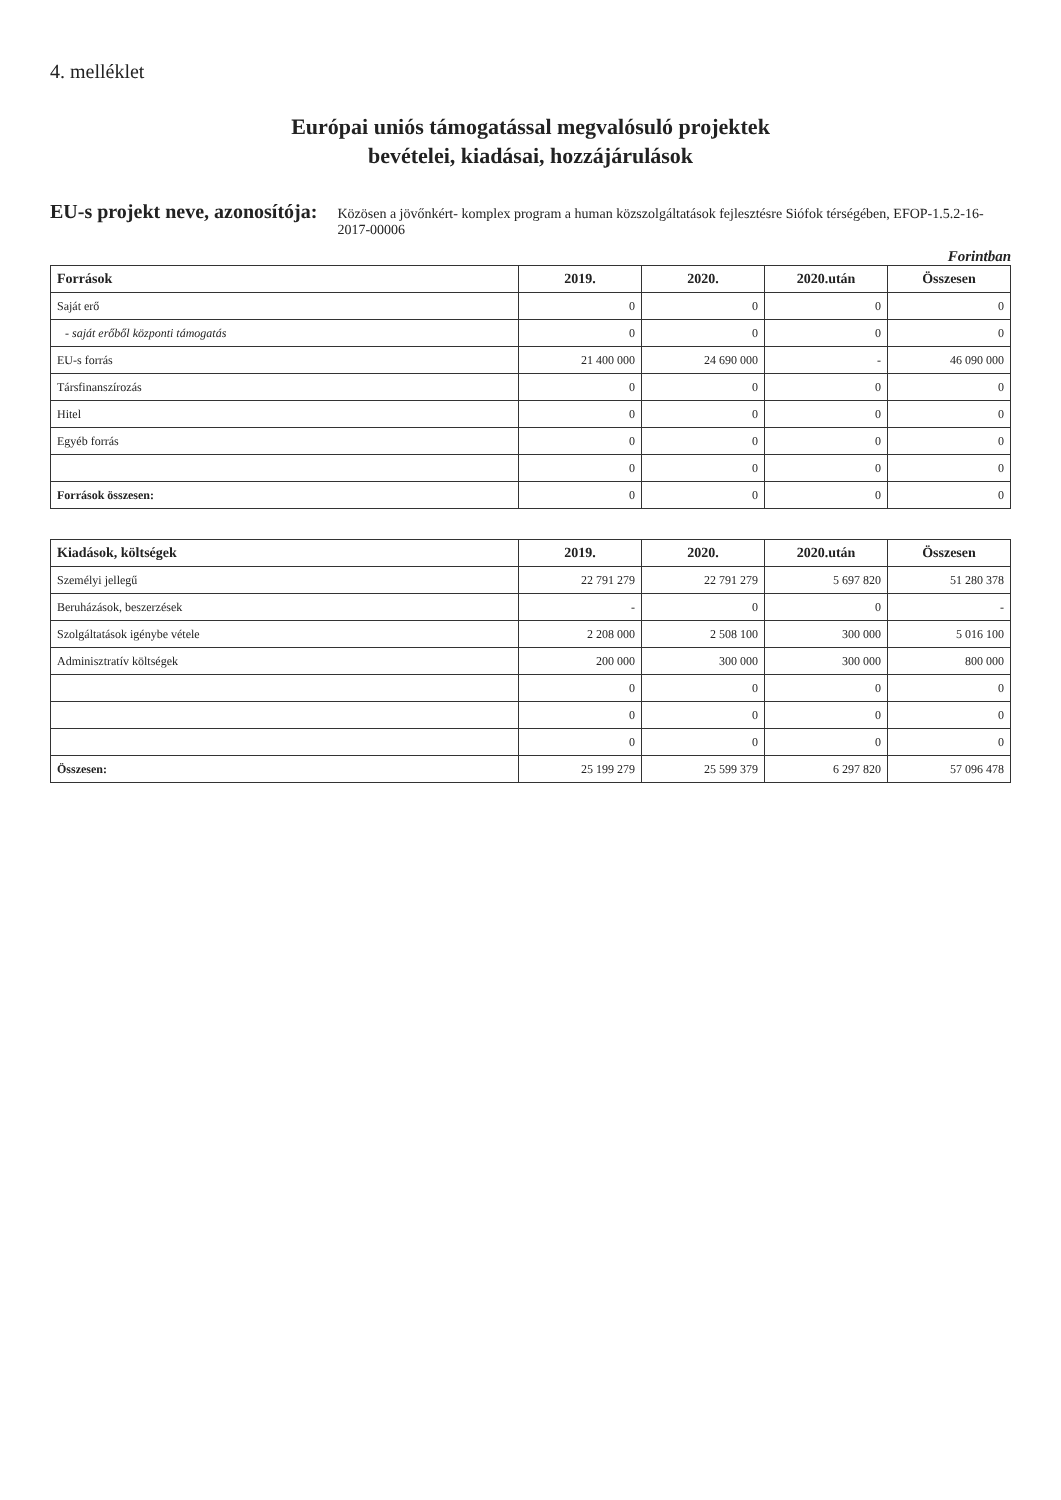4. melléklet
Európai uniós támogatással megvalósuló projektek
bevételei, kiadásai, hozzájárulások
EU-s projekt neve, azonosítója: Közösen a jövőnkért- komplex program a human közszolgáltatások fejlesztésre Siófok térségében, EFOP-1.5.2-16-2017-00006
Forintban
| Források | 2019. | 2020. | 2020.után | Összesen |
| --- | --- | --- | --- | --- |
| Saját erő | 0 | 0 | 0 | 0 |
| - saját erőből központi támogatás | 0 | 0 | 0 | 0 |
| EU-s forrás | 21 400 000 | 24 690 000 | - | 46 090 000 |
| Társfinanszírozás | 0 | 0 | 0 | 0 |
| Hitel | 0 | 0 | 0 | 0 |
| Egyéb forrás | 0 | 0 | 0 | 0 |
| | 0 | 0 | 0 | 0 |
| Források összesen: | 0 | 0 | 0 | 0 |
| Kiadások, költségek | 2019. | 2020. | 2020.után | Összesen |
| --- | --- | --- | --- | --- |
| Személyi jellegű | 22 791 279 | 22 791 279 | 5 697 820 | 51 280 378 |
| Beruházások, beszerzések | - | 0 | 0 | - |
| Szolgáltatások igénybe vétele | 2 208 000 | 2 508 100 | 300 000 | 5 016 100 |
| Adminisztratív költségek | 200 000 | 300 000 | 300 000 | 800 000 |
| | 0 | 0 | 0 | 0 |
| | 0 | 0 | 0 | 0 |
| | 0 | 0 | 0 | 0 |
| Összesen: | 25 199 279 | 25 599 379 | 6 297 820 | 57 096 478 |